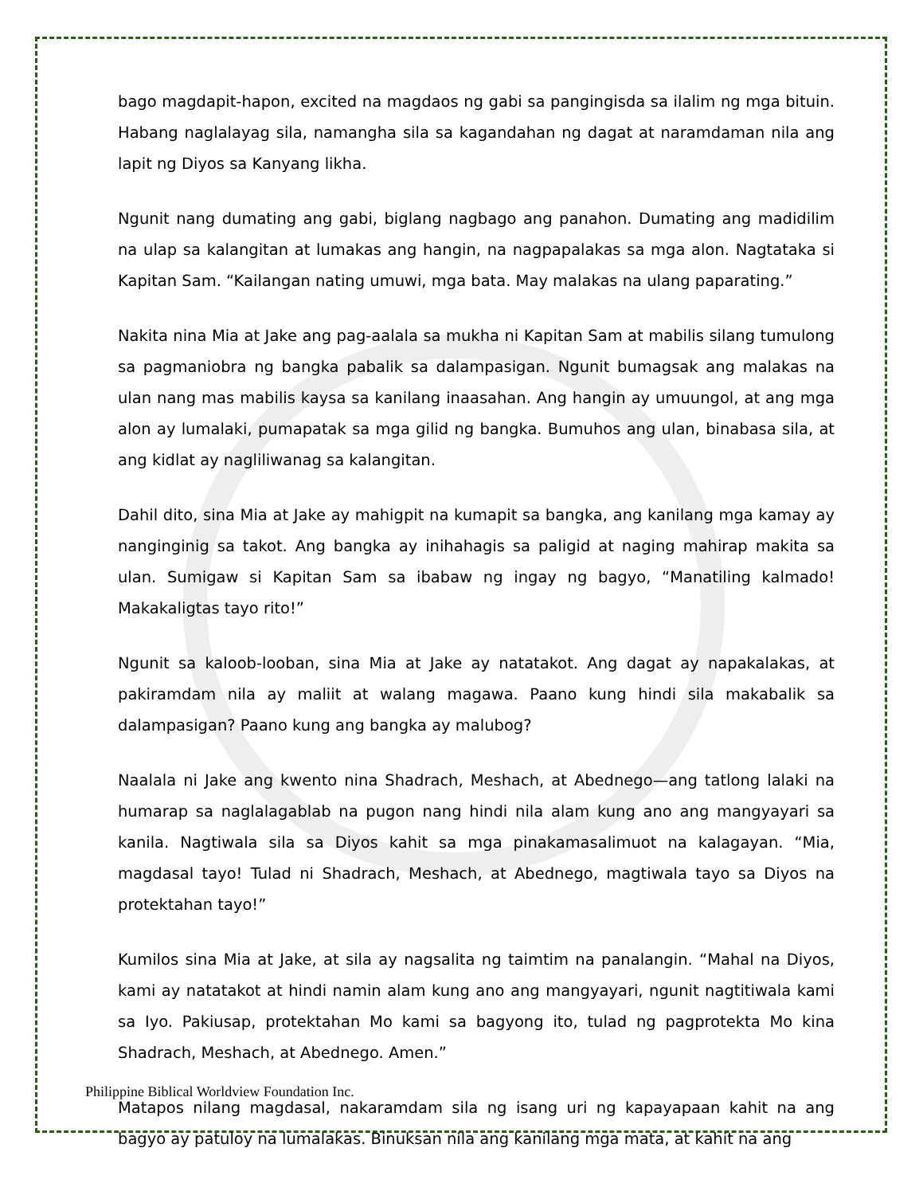bago magdapit-hapon, excited na magdaos ng gabi sa pangingisda sa ilalim ng mga bituin. Habang naglalayag sila, namangha sila sa kagandahan ng dagat at naramdaman nila ang lapit ng Diyos sa Kanyang likha.
Ngunit nang dumating ang gabi, biglang nagbago ang panahon. Dumating ang madidilim na ulap sa kalangitan at lumakas ang hangin, na nagpapalakas sa mga alon. Nagtataka si Kapitan Sam. “Kailangan nating umuwi, mga bata. May malakas na ulang paparating.”
Nakita nina Mia at Jake ang pag-aalala sa mukha ni Kapitan Sam at mabilis silang tumulong sa pagmaniobra ng bangka pabalik sa dalampasigan. Ngunit bumagsak ang malakas na ulan nang mas mabilis kaysa sa kanilang inaasahan. Ang hangin ay umuungol, at ang mga alon ay lumalaki, pumapatak sa mga gilid ng bangka. Bumuhos ang ulan, binabasa sila, at ang kidlat ay nagliliwanag sa kalangitan.
Dahil dito, sina Mia at Jake ay mahigpit na kumapit sa bangka, ang kanilang mga kamay ay nanginginig sa takot. Ang bangka ay inihahagis sa paligid at naging mahirap makita sa ulan. Sumigaw si Kapitan Sam sa ibabaw ng ingay ng bagyo, “Manatiling kalmado! Makakaligtas tayo rito!”
Ngunit sa kaloob-looban, sina Mia at Jake ay natatakot. Ang dagat ay napakalakas, at pakiramdam nila ay maliit at walang magawa. Paano kung hindi sila makabalik sa dalampasigan? Paano kung ang bangka ay malubog?
Naalala ni Jake ang kwento nina Shadrach, Meshach, at Abednego—ang tatlong lalaki na humarap sa naglalagablab na pugon nang hindi nila alam kung ano ang mangyayari sa kanila. Nagtiwala sila sa Diyos kahit sa mga pinakamasalimuot na kalagayan. “Mia, magdasal tayo! Tulad ni Shadrach, Meshach, at Abednego, magtiwala tayo sa Diyos na protektahan tayo!”
Kumilos sina Mia at Jake, at sila ay nagsalita ng taimtim na panalangin. “Mahal na Diyos, kami ay natatakot at hindi namin alam kung ano ang mangyayari, ngunit nagtitiwala kami sa Iyo. Pakiusap, protektahan Mo kami sa bagyong ito, tulad ng pagprotekta Mo kina Shadrach, Meshach, at Abednego. Amen.”
Matapos nilang magdasal, nakaramdam sila ng isang uri ng kapayapaan kahit na ang bagyo ay patuloy na lumalakas. Binuksan nila ang kanilang mga mata, at kahit na ang
Philippine Biblical Worldview Foundation Inc.